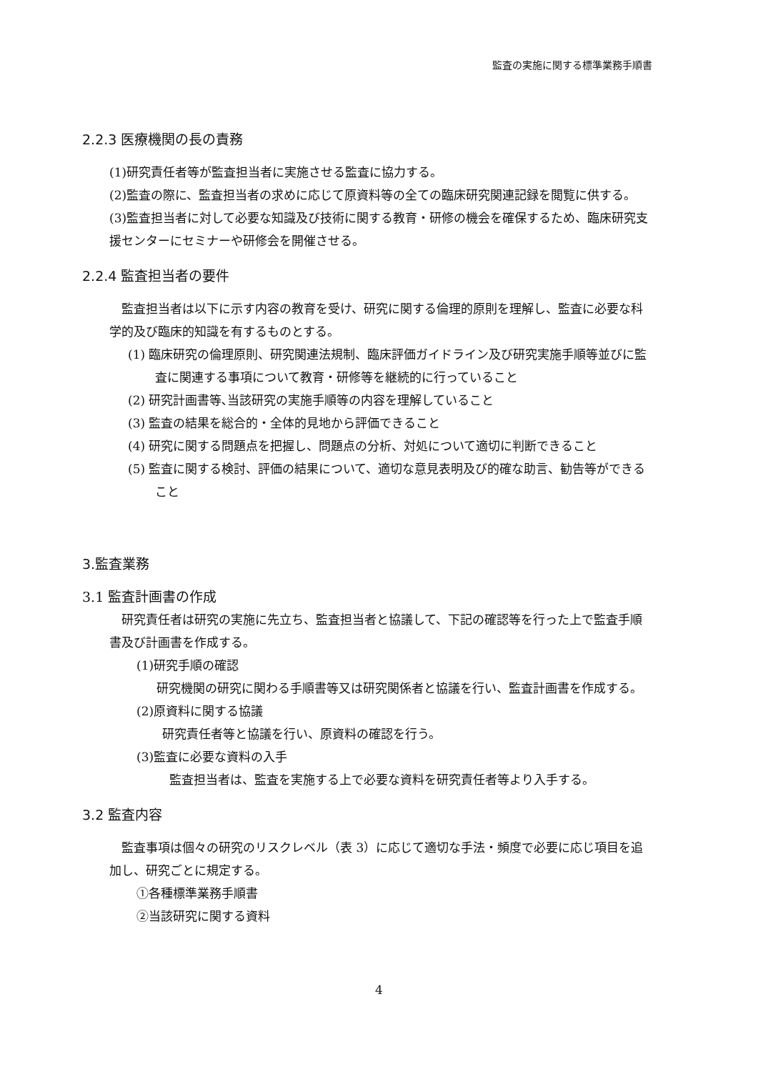監査の実施に関する標準業務手順書
2.2.3 医療機関の長の責務
(1)研究責任者等が監査担当者に実施させる監査に協力する。
(2)監査の際に、監査担当者の求めに応じて原資料等の全ての臨床研究関連記録を閲覧に供する。
(3)監査担当者に対して必要な知識及び技術に関する教育・研修の機会を確保するため、臨床研究支援センターにセミナーや研修会を開催させる。
2.2.4 監査担当者の要件
監査担当者は以下に示す内容の教育を受け、研究に関する倫理的原則を理解し、監査に必要な科学的及び臨床的知識を有するものとする。
(1) 臨床研究の倫理原則、研究関連法規制、臨床評価ガイドライン及び研究実施手順等並びに監査に関連する事項について教育・研修等を継続的に行っていること
(2) 研究計画書等､当該研究の実施手順等の内容を理解していること
(3) 監査の結果を総合的・全体的見地から評価できること
(4) 研究に関する問題点を把握し、問題点の分析、対処について適切に判断できること
(5) 監査に関する検討、評価の結果について、適切な意見表明及び的確な助言、勧告等ができること
3.監査業務
3.1 監査計画書の作成
研究責任者は研究の実施に先立ち、監査担当者と協議して、下記の確認等を行った上で監査手順書及び計画書を作成する。
(1)研究手順の確認
研究機関の研究に関わる手順書等又は研究関係者と協議を行い、監査計画書を作成する。
(2)原資料に関する協議
研究責任者等と協議を行い、原資料の確認を行う。
(3)監査に必要な資料の入手
監査担当者は、監査を実施する上で必要な資料を研究責任者等より入手する。
3.2 監査内容
監査事項は個々の研究のリスクレベル（表 3）に応じて適切な手法・頻度で必要に応じ項目を追加し、研究ごとに規定する。
①各種標準業務手順書
②当該研究に関する資料
4